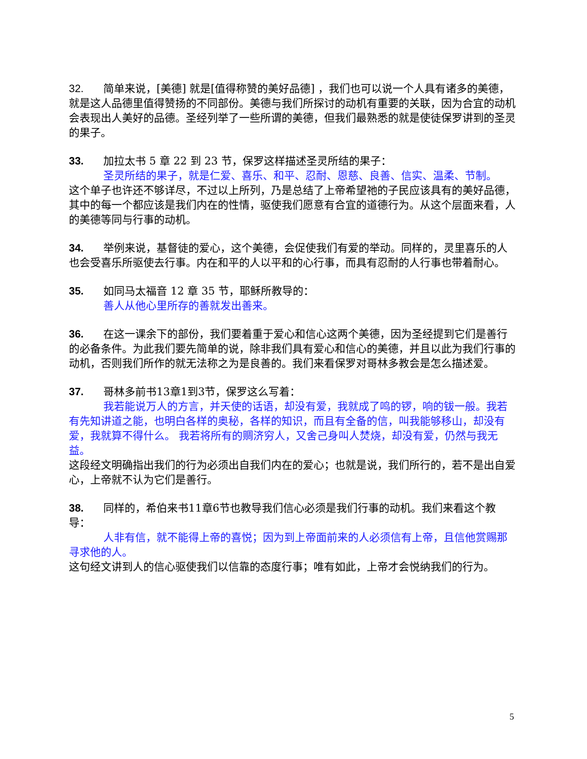32. 简单来说，[美德] 就是[值得称赞的美好品德] ，我们也可以说一个人具有诸多的美德，就是这人品德里值得赞扬的不同部份。美德与我们所探讨的动机有重要的关联，因为合宜的动机会表现出人美好的品德。圣经列举了一些所谓的美德，但我们最熟悉的就是使徒保罗讲到的圣灵的果子。
33. 加拉太书 5 章 22 到 23 节，保罗这样描述圣灵所结的果子：
圣灵所结的果子，就是仁爱、喜乐、和平、忍耐、恩慈、良善、信实、温柔、节制。
这个单子也许还不够详尽，不过以上所列，乃是总结了上帝希望祂的子民应该具有的美好品德，其中的每一个都应该是我们内在的性情，驱使我们愿意有合宜的道德行为。从这个层面来看，人的美德等同与行事的动机。
34. 举例来说，基督徒的爱心，这个美德，会促使我们有爱的举动。同样的，灵里喜乐的人也会受喜乐所驱使去行事。内在和平的人以平和的心行事，而具有忍耐的人行事也带着耐心。
35. 如同马太福音 12 章 35 节，耶稣所教导的：
善人从他心里所存的善就发出善来。
36. 在这一课余下的部份，我们要着重于爱心和信心这两个美德，因为圣经提到它们是善行的必备条件。为此我们要先简单的说，除非我们具有爱心和信心的美德，并且以此为我们行事的动机，否则我们所作的就无法称之为是良善的。我们来看保罗对哥林多教会是怎么描述爱。
37. 哥林多前书13章1到3节，保罗这么写着：
我若能说万人的方言，并天使的话语，却没有爱，我就成了鸣的锣，响的钹一般。我若有先知讲道之能，也明白各样的奥秘，各样的知识，而且有全备的信，叫我能够移山，却没有爱，我就算不得什么。 我若将所有的赒济穷人，又舍己身叫人焚烧，却没有爱，仍然与我无益。
这段经文明确指出我们的行为必须出自我们内在的爱心；也就是说，我们所行的，若不是出自爱心，上帝就不认为它们是善行。
38. 同样的，希伯来书11章6节也教导我们信心必须是我们行事的动机。我们来看这个教导：
人非有信，就不能得上帝的喜悦；因为到上帝面前来的人必须信有上帝，且信他赏赐那寻求他的人。
这句经文讲到人的信心驱使我们以信靠的态度行事；唯有如此，上帝才会悦纳我们的行为。
5